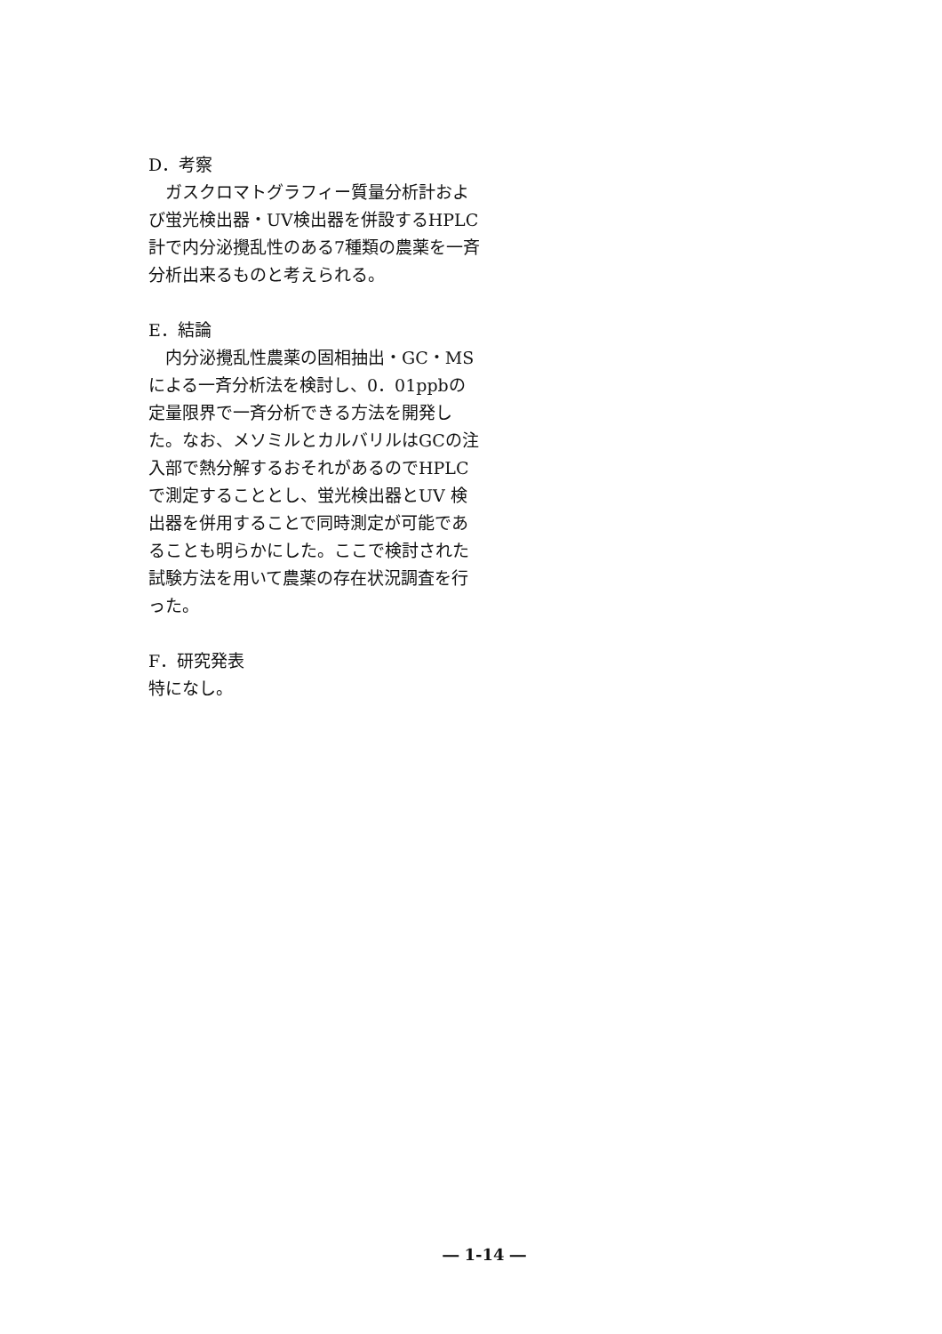D．考察
　ガスクロマトグラフィー質量分析計および蛍光検出器・UV検出器を併設するHPLC計で内分泌攪乱性のある7種類の農薬を一斉分析出来るものと考えられる。
E．結論
　内分泌攪乱性農薬の固相抽出・GC・MSによる一斉分析法を検討し、0．01ppbの定量限界で一斉分析できる方法を開発した。なお、メソミルとカルバリルはGCの注入部で熱分解するおそれがあるのでHPLC で測定することとし、蛍光検出器とUV 検出器を併用することで同時測定が可能であることも明らかにした。ここで検討された試験方法を用いて農薬の存在状況調査を行った。
F．研究発表
特になし。
― 1-14 ―